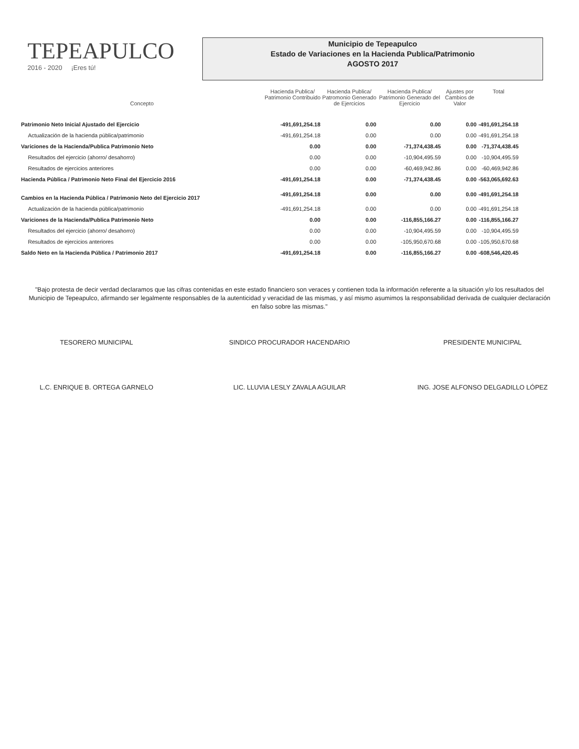TEPEAPULCO
2016 - 2020 ¡Eres tú!
Municipio de Tepeapulco
Estado de Variaciones en la Hacienda Publica/Patrimonio
AGOSTO 2017
| Concepto | Hacienda Publica/ Patrimonio Contribuido | Hacienda Publica/ Patromonio Generado de Ejercicios | Hacienda Publica/ Patrimonio Generado del Ejercicio | Ajustes por Cambios de Valor | Total |
| --- | --- | --- | --- | --- | --- |
| Patrimonio Neto Inicial Ajustado del Ejercicio | -491,691,254.18 | 0.00 | 0.00 | 0.00 | -491,691,254.18 |
| Actualización de la hacienda pública/patrimonio | -491,691,254.18 | 0.00 | 0.00 | 0.00 | -491,691,254.18 |
| Variciones de la Hacienda/Publica Patrimonio Neto | 0.00 | 0.00 | -71,374,438.45 | 0.00 | -71,374,438.45 |
| Resultados del ejercicio (ahorro/ desahorro) | 0.00 | 0.00 | -10,904,495.59 | 0.00 | -10,904,495.59 |
| Resultados de ejercicios anteriores | 0.00 | 0.00 | -60,469,942.86 | 0.00 | -60,469,942.86 |
| Hacienda Pública / Patrimonio Neto Final del Ejercicio 2016 | -491,691,254.18 | 0.00 | -71,374,438.45 | 0.00 | -563,065,692.63 |
| Cambios en la Hacienda Pública / Patrimonio Neto del Ejercicio 2017 | -491,691,254.18 | 0.00 | 0.00 | 0.00 | -491,691,254.18 |
| Actualización de la hacienda pública/patrimonio | -491,691,254.18 | 0.00 | 0.00 | 0.00 | -491,691,254.18 |
| Variciones de la Hacienda/Publica Patrimonio Neto | 0.00 | 0.00 | -116,855,166.27 | 0.00 | -116,855,166.27 |
| Resultados del ejercicio (ahorro/ desahorro) | 0.00 | 0.00 | -10,904,495.59 | 0.00 | -10,904,495.59 |
| Resultados de ejercicios anteriores | 0.00 | 0.00 | -105,950,670.68 | 0.00 | -105,950,670.68 |
| Saldo Neto en la Hacienda Pública / Patrimonio 2017 | -491,691,254.18 | 0.00 | -116,855,166.27 | 0.00 | -608,546,420.45 |
"Bajo protesta de decir verdad declaramos que las cifras contenidas en este estado financiero son veraces y contienen toda la información referente a la situación y/o los resultados del Municipio de Tepeapulco, afirmando ser legalmente responsables de la autenticidad y veracidad de las mismas, y así mismo asumimos la responsabilidad derivada de cualquier declaración en falso sobre las mismas."
TESORERO MUNICIPAL
L.C. ENRIQUE B. ORTEGA GARNELO
SINDICO PROCURADOR HACENDARIO
LIC. LLUVIA LESLY ZAVALA AGUILAR
PRESIDENTE MUNICIPAL
ING. JOSE ALFONSO DELGADILLO LÓPEZ